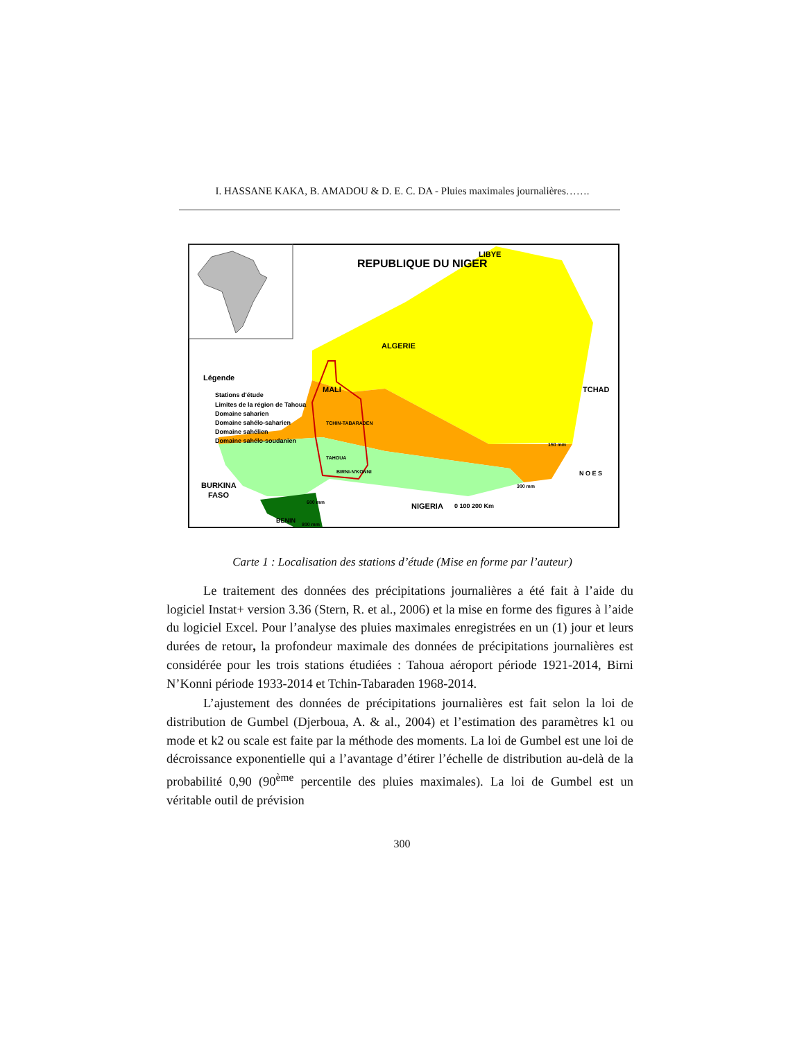I. HASSANE KAKA, B. AMADOU & D. E. C. DA - Pluies maximales journalières…….
REPUBLIQUE DU NIGER
LIBYE
ALGERIE
MALI
TCHAD
BURKINA
FASO
NIGERIA
BENIN
Légende
Stations d'étude
Limites de la région de Tahoua
Domaine saharien
Domaine sahélo-saharien
Domaine sahélien
Domaine sahélo-soudanien
TCHIN-TABARADEN
TAHOUA
BIRNI-N'KONNI
150 mm
300 mm
600 mm
800 mm
0 100 200 Km
N O E S
Carte 1 : Localisation des stations d’étude (Mise en forme par l’auteur)
Le traitement des données des précipitations journalières a été fait à l’aide du logiciel Instat+ version 3.36 (Stern, R. et al., 2006) et la mise en forme des figures à l’aide du logiciel Excel. Pour l’analyse des pluies maximales enregistrées en un (1) jour et leurs durées de retour, la profondeur maximale des données de précipitations journalières est considérée pour les trois stations étudiées : Tahoua aéroport période 1921-2014, Birni N’Konni période 1933-2014 et Tchin-Tabaraden 1968-2014.
L’ajustement des données de précipitations journalières est fait selon la loi de distribution de Gumbel (Djerboua, A. & al., 2004) et l’estimation des paramètres k1 ou mode et k2 ou scale est faite par la méthode des moments. La loi de Gumbel est une loi de décroissance exponentielle qui a l’avantage d’étirer l’échelle de distribution au-delà de la probabilité 0,90 (90<sup>ème</sup> percentile des pluies maximales). La loi de Gumbel est un véritable outil de prévision
300